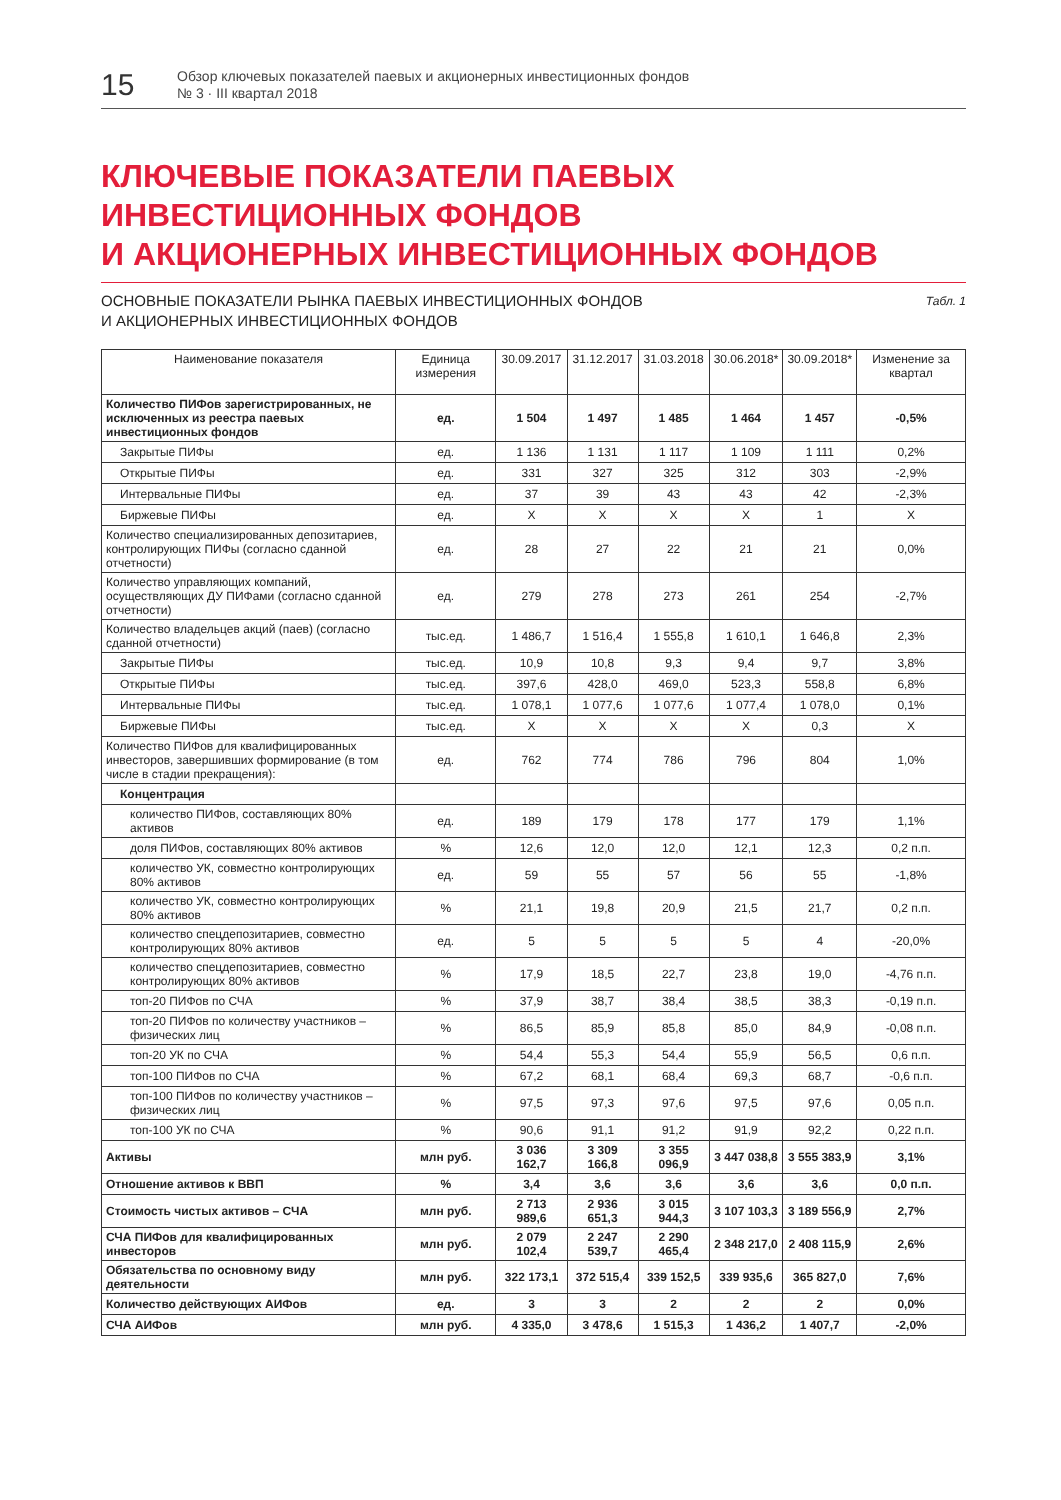15
Обзор ключевых показателей паевых и акционерных инвестиционных фондов
№ 3 · III квартал 2018
КЛЮЧЕВЫЕ ПОКАЗАТЕЛИ ПАЕВЫХ
ИНВЕСТИЦИОННЫХ ФОНДОВ
И АКЦИОНЕРНЫХ ИНВЕСТИЦИОННЫХ ФОНДОВ
ОСНОВНЫЕ ПОКАЗАТЕЛИ РЫНКА ПАЕВЫХ ИНВЕСТИЦИОННЫХ ФОНДОВ
И АКЦИОНЕРНЫХ ИНВЕСТИЦИОННЫХ ФОНДОВ
Табл. 1
| Наименование показателя | Единица измерения | 30.09.2017 | 31.12.2017 | 31.03.2018 | 30.06.2018* | 30.09.2018* | Изменение за квартал |
| --- | --- | --- | --- | --- | --- | --- | --- |
| Количество ПИФов зарегистрированных, не исключенных из реестра паевых инвестиционных фондов | ед. | 1 504 | 1 497 | 1 485 | 1 464 | 1 457 | -0,5% |
| Закрытые ПИФы | ед. | 1 136 | 1 131 | 1 117 | 1 109 | 1 111 | 0,2% |
| Открытые ПИФы | ед. | 331 | 327 | 325 | 312 | 303 | -2,9% |
| Интервальные ПИФы | ед. | 37 | 39 | 43 | 43 | 42 | -2,3% |
| Биржевые ПИФы | ед. | X | X | X | X | 1 | X |
| Количество специализированных депозитариев, контролирующих ПИФы (согласно сданной отчетности) | ед. | 28 | 27 | 22 | 21 | 21 | 0,0% |
| Количество управляющих компаний, осуществляющих ДУ ПИФами (согласно сданной отчетности) | ед. | 279 | 278 | 273 | 261 | 254 | -2,7% |
| Количество владельцев акций (паев) (согласно сданной отчетности) | тыс.ед. | 1 486,7 | 1 516,4 | 1 555,8 | 1 610,1 | 1 646,8 | 2,3% |
| Закрытые ПИФы | тыс.ед. | 10,9 | 10,8 | 9,3 | 9,4 | 9,7 | 3,8% |
| Открытые ПИФы | тыс.ед. | 397,6 | 428,0 | 469,0 | 523,3 | 558,8 | 6,8% |
| Интервальные ПИФы | тыс.ед. | 1 078,1 | 1 077,6 | 1 077,6 | 1 077,4 | 1 078,0 | 0,1% |
| Биржевые ПИФы | тыс.ед. | X | X | X | X | 0,3 | X |
| Количество ПИФов для квалифицированных инвесторов, завершивших формирование (в том числе в стадии прекращения): | ед. | 762 | 774 | 786 | 796 | 804 | 1,0% |
| Концентрация | | | | | | | |
| количество ПИФов, составляющих 80% активов | ед. | 189 | 179 | 178 | 177 | 179 | 1,1% |
| доля ПИФов, составляющих 80% активов | % | 12,6 | 12,0 | 12,0 | 12,1 | 12,3 | 0,2 п.п. |
| количество УК, совместно контролирующих 80% активов | ед. | 59 | 55 | 57 | 56 | 55 | -1,8% |
| количество УК, совместно контролирующих 80% активов | % | 21,1 | 19,8 | 20,9 | 21,5 | 21,7 | 0,2 п.п. |
| количество спецдепозитариев, совместно контролирующих 80% активов | ед. | 5 | 5 | 5 | 5 | 4 | -20,0% |
| количество спецдепозитариев, совместно контролирующих 80% активов | % | 17,9 | 18,5 | 22,7 | 23,8 | 19,0 | -4,76 п.п. |
| топ-20 ПИФов по СЧА | % | 37,9 | 38,7 | 38,4 | 38,5 | 38,3 | -0,19 п.п. |
| топ-20 ПИФов по количеству участников – физических лиц | % | 86,5 | 85,9 | 85,8 | 85,0 | 84,9 | -0,08 п.п. |
| топ-20 УК по СЧА | % | 54,4 | 55,3 | 54,4 | 55,9 | 56,5 | 0,6 п.п. |
| топ-100 ПИФов по СЧА | % | 67,2 | 68,1 | 68,4 | 69,3 | 68,7 | -0,6 п.п. |
| топ-100 ПИФов по количеству участников – физических лиц | % | 97,5 | 97,3 | 97,6 | 97,5 | 97,6 | 0,05 п.п. |
| топ-100 УК по СЧА | % | 90,6 | 91,1 | 91,2 | 91,9 | 92,2 | 0,22 п.п. |
| Активы | млн руб. | 3 036 162,7 | 3 309 166,8 | 3 355 096,9 | 3 447 038,8 | 3 555 383,9 | 3,1% |
| Отношение активов к ВВП | % | 3,4 | 3,6 | 3,6 | 3,6 | 3,6 | 0,0 п.п. |
| Стоимость чистых активов – СЧА | млн руб. | 2 713 989,6 | 2 936 651,3 | 3 015 944,3 | 3 107 103,3 | 3 189 556,9 | 2,7% |
| СЧА ПИФов для квалифицированных инвесторов | млн руб. | 2 079 102,4 | 2 247 539,7 | 2 290 465,4 | 2 348 217,0 | 2 408 115,9 | 2,6% |
| Обязательства по основному виду деятельности | млн руб. | 322 173,1 | 372 515,4 | 339 152,5 | 339 935,6 | 365 827,0 | 7,6% |
| Количество действующих АИФов | ед. | 3 | 3 | 2 | 2 | 2 | 0,0% |
| СЧА АИФов | млн руб. | 4 335,0 | 3 478,6 | 1 515,3 | 1 436,2 | 1 407,7 | -2,0% |